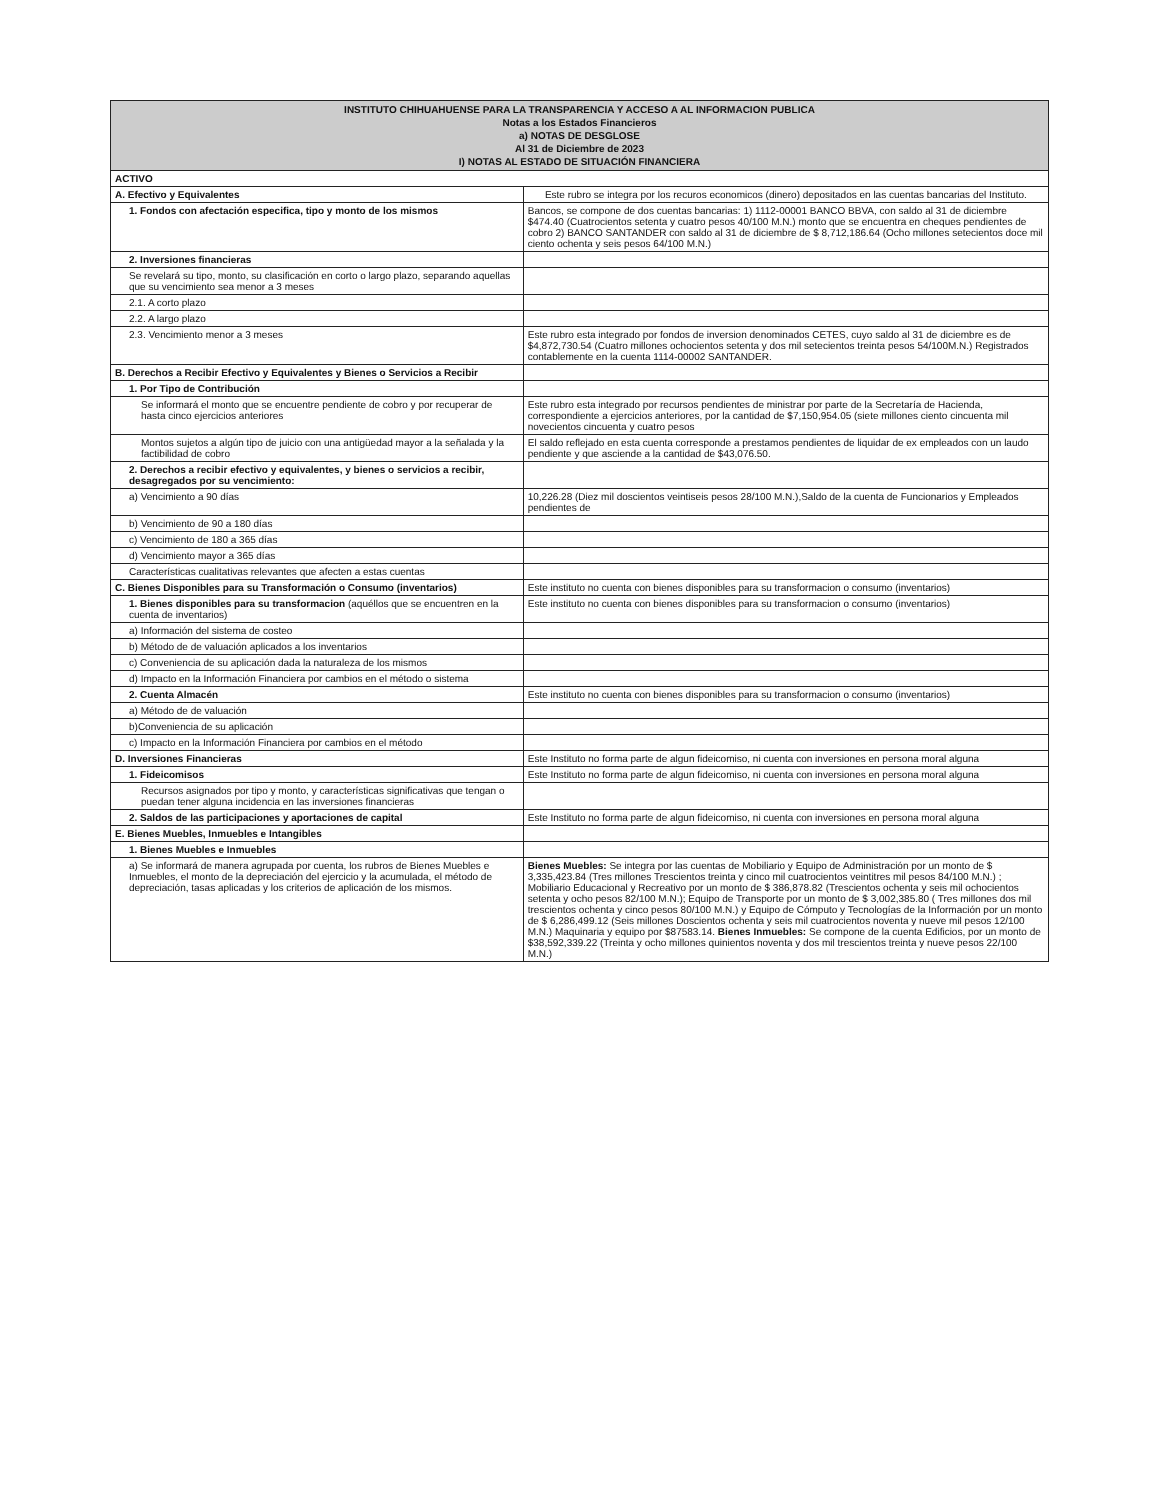| INSTITUTO CHIHUAHUENSE PARA LA TRANSPARENCIA Y ACCESO A AL INFORMACION PUBLICA Notas a los Estados Financieros a) NOTAS DE DESGLOSE Al 31 de Diciembre de 2023 I) NOTAS AL ESTADO DE SITUACIÓN FINANCIERA | |
| --- | --- |
| ACTIVO | |
| A. Efectivo y Equivalentes | Este rubro se integra por los recuros economicos (dinero) depositados en las cuentas bancarias del Instituto. |
| 1. Fondos con afectación especifica, tipo y monto de los mismos | Bancos, se compone de dos cuentas bancarias: 1) 1112-00001 BANCO BBVA, con saldo al 31 de diciembre $474.40 (Cuatrocientos setenta y cuatro pesos 40/100 M.N.) monto que se encuentra en cheques pendientes de cobro 2) BANCO SANTANDER con saldo al 31 de diciembre de $ 8,712,186.64 (Ocho millones setecientos doce mil ciento ochenta y seis pesos 64/100 M.N.) |
| 2. Inversiones financieras | |
| Se revelará su tipo, monto, su clasificación en corto o largo plazo, separando aquellas que su vencimiento sea menor a 3 meses | |
| 2.1. A corto plazo | |
| 2.2. A largo plazo | |
| 2.3. Vencimiento menor a 3 meses | Este rubro esta integrado por fondos de inversion denominados CETES, cuyo saldo al 31 de diciembre es de $4,872,730.54 (Cuatro millones ochocientos setenta y dos mil setecientos treinta pesos 54/100M.N.) Registrados contablemente en la cuenta 1114-00002 SANTANDER. |
| B. Derechos a Recibir Efectivo y Equivalentes y Bienes o Servicios a Recibir | |
| 1. Por Tipo de Contribución | |
| Se informará el monto que se encuentre pendiente de cobro y por recuperar de hasta cinco ejercicios anteriores | Este rubro esta integrado por recursos pendientes de ministrar por parte de la Secretaría de Hacienda, correspondiente a ejercicios anteriores, por la cantidad de $7,150,954.05 (siete millones ciento cincuenta mil novecientos cincuenta y cuatro pesos |
| Montos sujetos a algún tipo de juicio con una antigüedad mayor a la señalada y la factibilidad de cobro | El saldo reflejado en esta cuenta corresponde a prestamos pendientes de liquidar de ex empleados con un laudo pendiente y que asciende a la cantidad de $43,076.50. |
| 2. Derechos a recibir efectivo y equivalentes, y bienes o servicios a recibir, desagregados por su vencimiento: | |
| a) Vencimiento a 90 días | 10,226.28 (Diez mil doscientos veintiseis pesos 28/100 M.N.),Saldo de la cuenta de Funcionarios y Empleados pendientes de |
| b) Vencimiento de 90 a 180 días | |
| c) Vencimiento de 180 a 365 días | |
| d) Vencimiento mayor a 365 días | |
| Características cualitativas relevantes que afecten a estas cuentas | |
| C. Bienes Disponibles para su Transformación o Consumo (inventarios) | Este instituto no cuenta con bienes disponibles para su transformacion o consumo (inventarios) |
| 1. Bienes disponibles para su transformacion (aquéllos que se encuentren en la cuenta de inventarios) | Este instituto no cuenta con bienes disponibles para su transformacion o consumo (inventarios) |
| a) Información del sistema de costeo | |
| b) Método de de valuación aplicados a los inventarios | |
| c) Conveniencia de su aplicación dada la naturaleza de los mismos | |
| d) Impacto en la Información Financiera por cambios en el método o sistema | |
| 2. Cuenta Almacén | Este instituto no cuenta con bienes disponibles para su transformacion o consumo (inventarios) |
| a) Método de de valuación | |
| b)Conveniencia de su aplicación | |
| c) Impacto en la Información Financiera por cambios en el método | |
| D. Inversiones Financieras | Este Instituto no forma parte de algun fideicomiso, ni cuenta con inversiones en persona moral alguna |
| 1. Fideicomisos | Este Instituto no forma parte de algun fideicomiso, ni cuenta con inversiones en persona moral alguna |
| Recursos asignados por tipo y monto, y características significativas que tengan o puedan tener alguna incidencia en las inversiones financieras | |
| 2. Saldos de las participaciones y aportaciones de capital | Este Instituto no forma parte de algun fideicomiso, ni cuenta con inversiones en persona moral alguna |
| E. Bienes Muebles, Inmuebles e Intangibles | |
| 1. Bienes Muebles e Inmuebles | |
| a) Se informará de manera agrupada por cuenta, los rubros de Bienes Muebles e Inmuebles, el monto de la depreciación del ejercicio y la acumulada, el método de depreciación, tasas aplicadas y los criterios de aplicación de los mismos. | Bienes Muebles: Se integra por las cuentas de Mobiliario y Equipo de Administración por un monto de $ 3,335,423.84 (Tres millones Trescientos treinta y cinco mil cuatrocientos veintitres mil pesos 84/100 M.N.) ; Mobiliario Educacional y Recreativo por un monto de $ 386,878.82 (Trescientos ochenta y seis mil ochocientos setenta y ocho pesos 82/100 M.N.); Equipo de Transporte por un monto de $ 3,002,385.80 ( Tres millones dos mil trescientos ochenta y cinco pesos 80/100 M.N.) y Equipo de Cómputo y Tecnologías de la Información por un monto de $ 6,286,499.12 (Seis millones Doscientos ochenta y seis mil cuatrocientos noventa y nueve mil pesos 12/100 M.N.) Maquinaria y equipo por $87583.14. Bienes Inmuebles: Se compone de la cuenta Edificios, por un monto de $38,592,339.22 (Treinta y ocho millones quinientos noventa y dos mil trescientos treinta y nueve pesos 22/100 M.N.) |